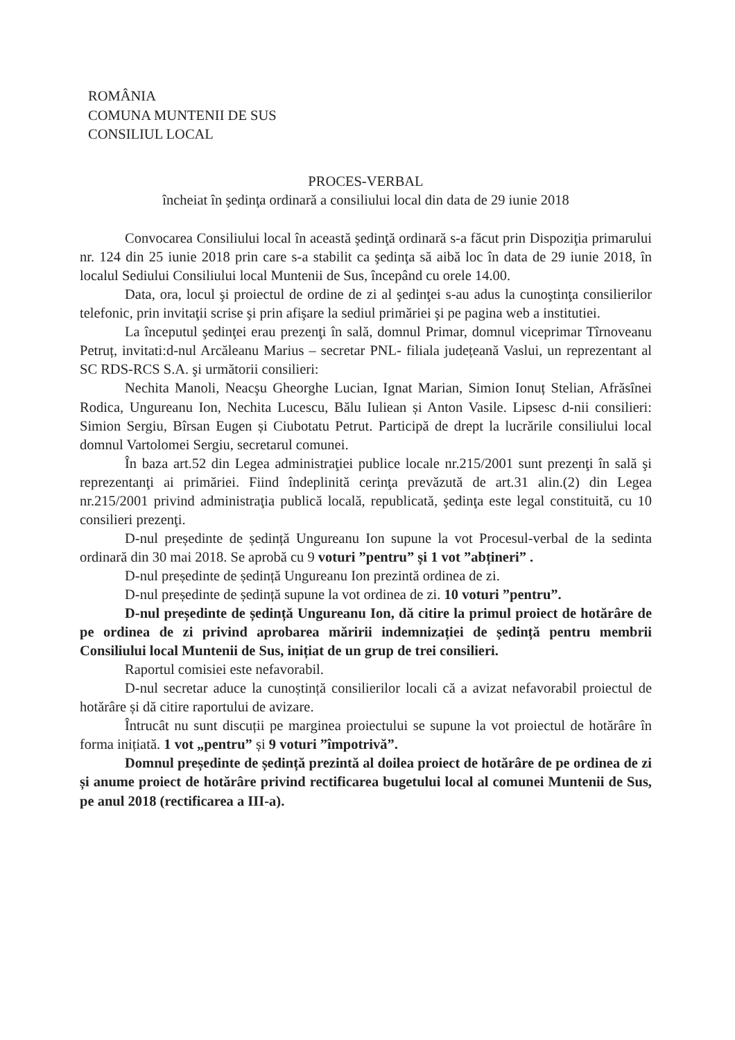ROMÂNIA
COMUNA MUNTENII DE SUS
CONSILIUL LOCAL
PROCES-VERBAL
încheiat în şedinţa ordinară a consiliului local din data de 29 iunie 2018
Convocarea Consiliului local în această şedinţă ordinară s-a făcut prin Dispoziţia primarului nr. 124 din 25 iunie 2018 prin care s-a stabilit ca şedinţa să aibă loc în data de 29 iunie 2018, în localul Sediului Consiliului local Muntenii de Sus, începând cu orele 14.00.
Data, ora, locul şi proiectul de ordine de zi al şedinţei s-au adus la cunoştinţa consilierilor telefonic, prin invitaţii scrise şi prin afişare la sediul primăriei şi pe pagina web a institutiei.
La începutul şedinţei erau prezenţi în sală, domnul Primar, domnul viceprimar Tîrnoveanu Petruț, invitati:d-nul Arcăleanu Marius – secretar PNL- filiala județeană Vaslui, un reprezentant al SC RDS-RCS S.A. şi următorii consilieri:
Nechita Manoli, Neacşu Gheorghe Lucian, Ignat Marian, Simion Ionuț Stelian, Afrăsînei Rodica, Ungureanu Ion, Nechita Lucescu, Bălu Iuliean și Anton Vasile. Lipsesc d-nii consilieri: Simion Sergiu, Bîrsan Eugen și Ciubotatu Petrut. Participă de drept la lucrările consiliului local domnul Vartolomei Sergiu, secretarul comunei.
În baza art.52 din Legea administraţiei publice locale nr.215/2001 sunt prezenţi în sală şi reprezentanţi ai primăriei. Fiind îndeplinită cerinţa prevăzută de art.31 alin.(2) din Legea nr.215/2001 privind administraţia publică locală, republicată, şedinţa este legal constituită, cu 10 consilieri prezenţi.
D-nul președinte de ședință Ungureanu Ion supune la vot Procesul-verbal de la sedinta ordinară din 30 mai 2018. Se aprobă cu 9 voturi ”pentru” și 1 vot ”abțineri” .
D-nul președinte de ședință Ungureanu Ion prezintă ordinea de zi.
D-nul președinte de ședință supune la vot ordinea de zi. 10 voturi ”pentru”.
D-nul președinte de ședință Ungureanu Ion, dă citire la primul proiect de hotărâre de pe ordinea de zi privind aprobarea măririi indemnizației de ședință pentru membrii Consiliului local Muntenii de Sus, inițiat de un grup de trei consilieri.
Raportul comisiei este nefavorabil.
D-nul secretar aduce la cunoștință consilierilor locali că a avizat nefavorabil proiectul de hotărâre și dă citire raportului de avizare.
Întrucât nu sunt discuții pe marginea proiectului se supune la vot proiectul de hotărâre în forma inițiată. 1 vot „pentru” și 9 voturi ”împotrivă”.
Domnul președinte de ședință prezintă al doilea proiect de hotărâre de pe ordinea de zi și anume proiect de hotărâre privind rectificarea bugetului local al comunei Muntenii de Sus, pe anul 2018 (rectificarea a III-a).